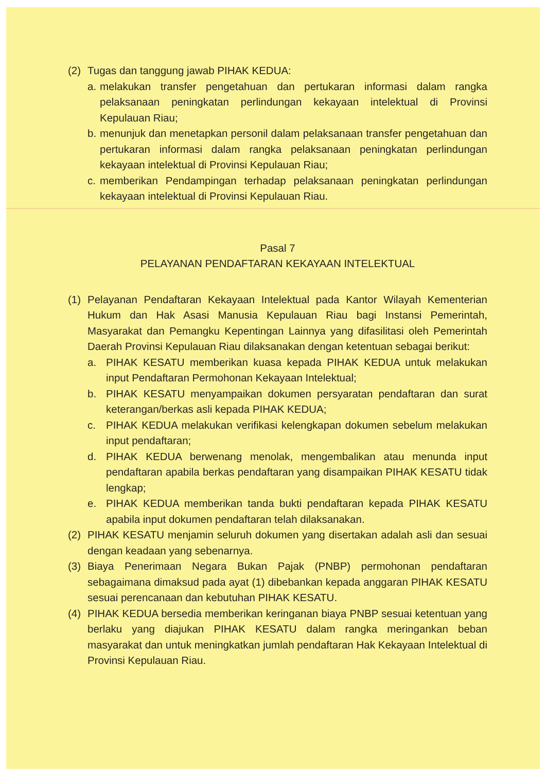(2) Tugas dan tanggung jawab PIHAK KEDUA:
a. melakukan transfer pengetahuan dan pertukaran informasi dalam rangka pelaksanaan peningkatan perlindungan kekayaan intelektual di Provinsi Kepulauan Riau;
b. menunjuk dan menetapkan personil dalam pelaksanaan transfer pengetahuan dan pertukaran informasi dalam rangka pelaksanaan peningkatan perlindungan kekayaan intelektual di Provinsi Kepulauan Riau;
c. memberikan Pendampingan terhadap pelaksanaan peningkatan perlindungan kekayaan intelektual di Provinsi Kepulauan Riau.
Pasal 7
PELAYANAN PENDAFTARAN KEKAYAAN INTELEKTUAL
(1) Pelayanan Pendaftaran Kekayaan Intelektual pada Kantor Wilayah Kementerian Hukum dan Hak Asasi Manusia Kepulauan Riau bagi Instansi Pemerintah, Masyarakat dan Pemangku Kepentingan Lainnya yang difasilitasi oleh Pemerintah Daerah Provinsi Kepulauan Riau dilaksanakan dengan ketentuan sebagai berikut:
a. PIHAK KESATU memberikan kuasa kepada PIHAK KEDUA untuk melakukan input Pendaftaran Permohonan Kekayaan Intelektual;
b. PIHAK KESATU menyampaikan dokumen persyaratan pendaftaran dan surat keterangan/berkas asli kepada PIHAK KEDUA;
c. PIHAK KEDUA melakukan verifikasi kelengkapan dokumen sebelum melakukan input pendaftaran;
d. PIHAK KEDUA berwenang menolak, mengembalikan atau menunda input pendaftaran apabila berkas pendaftaran yang disampaikan PIHAK KESATU tidak lengkap;
e. PIHAK KEDUA memberikan tanda bukti pendaftaran kepada PIHAK KESATU apabila input dokumen pendaftaran telah dilaksanakan.
(2) PIHAK KESATU menjamin seluruh dokumen yang disertakan adalah asli dan sesuai dengan keadaan yang sebenarnya.
(3) Biaya Penerimaan Negara Bukan Pajak (PNBP) permohonan pendaftaran sebagaimana dimaksud pada ayat (1) dibebankan kepada anggaran PIHAK KESATU sesuai perencanaan dan kebutuhan PIHAK KESATU.
(4) PIHAK KEDUA bersedia memberikan keringanan biaya PNBP sesuai ketentuan yang berlaku yang diajukan PIHAK KESATU dalam rangka meringankan beban masyarakat dan untuk meningkatkan jumlah pendaftaran Hak Kekayaan Intelektual di Provinsi Kepulauan Riau.